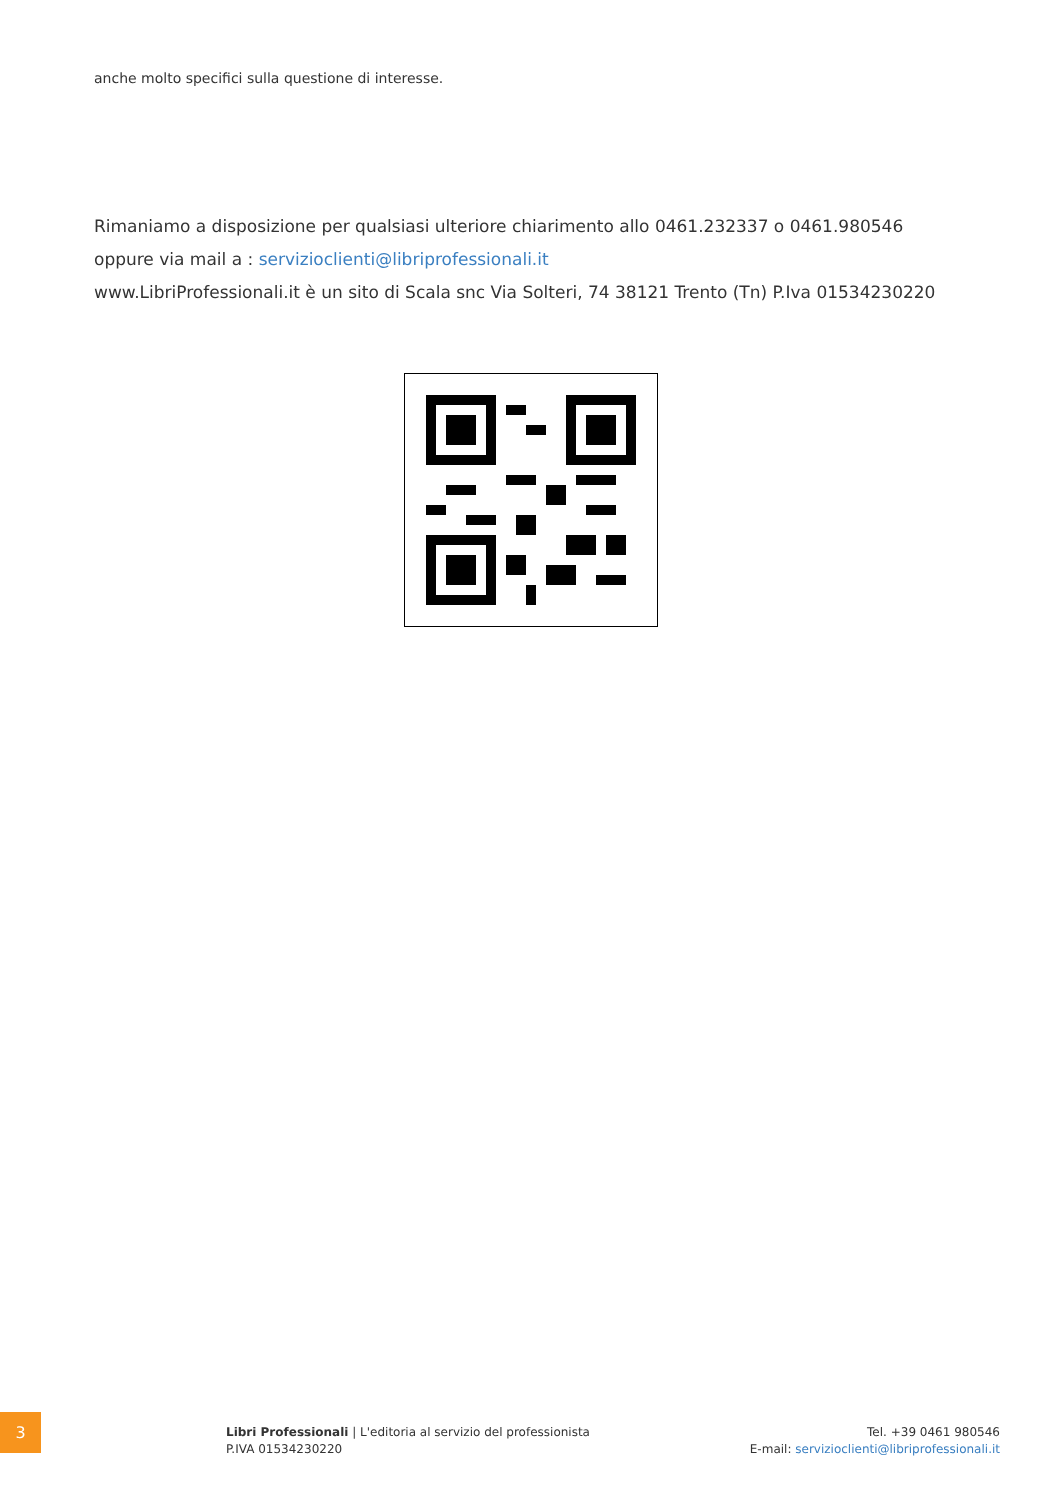anche molto specifici sulla questione di interesse.
Rimaniamo a disposizione per qualsiasi ulteriore chiarimento allo 0461.232337 o 0461.980546
oppure via mail a : servizioclienti@libriprofessionali.it
www.LibriProfessionali.it è un sito di Scala snc Via Solteri, 74 38121 Trento (Tn) P.Iva 01534230220
3
Libri Professionali | L'editoria al servizio del professionista
P.IVA 01534230220
Tel. +39 0461 980546
E-mail: servizioclienti@libriprofessionali.it